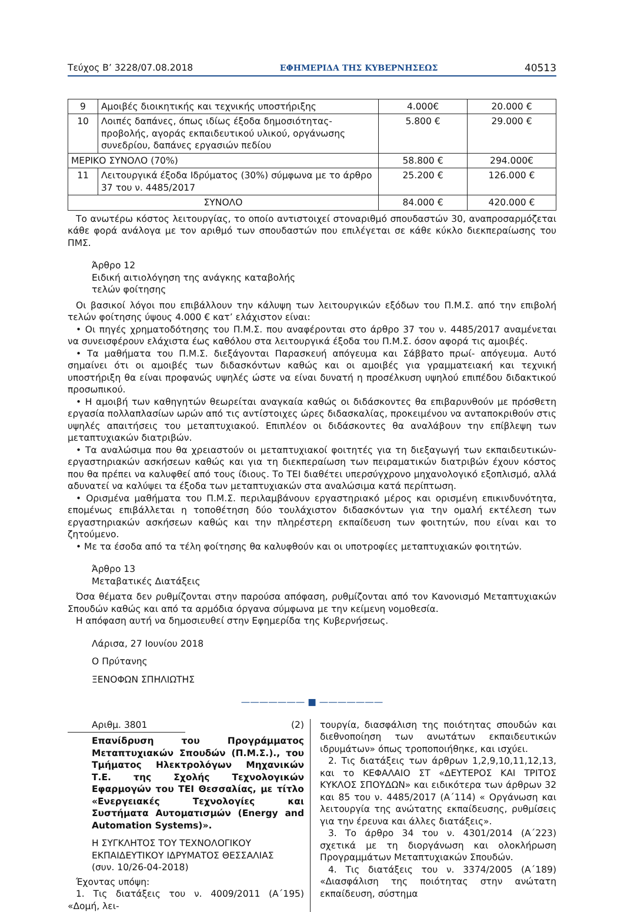Τεύχος Β’ 3228/07.08.2018 ΕΦΗΜΕΡΙΔΑ ΤΗΣ ΚΥΒΕΡΝΗΣΕΩΣ 40513
| 9 | Αμοιβές διοικητικής και τεχνικής υποστήριξης | 4.000€ | 20.000 € |
| 10 | Λοιπές δαπάνες, όπως ιδίως έξοδα δημοσιότητας-προβολής, αγοράς εκπαιδευτικού υλικού, οργάνωσης συνεδρίου, δαπάνες εργασιών πεδίου | 5.800 € | 29.000 € |
| ΜΕΡΙΚΟ ΣΥΝΟΛΟ (70%) | | 58.800 € | 294.000€ |
| 11 | Λειτουργικά έξοδα Ιδρύματος (30%) σύμφωνα με το άρθρο 37 του ν. 4485/2017 | 25.200 € | 126.000 € |
| ΣΥΝΟΛΟ | | 84.000 € | 420.000 € |
Το ανωτέρω κόστος λειτουργίας, το οποίο αντιστοιχεί στοναριθμό σπουδαστών 30, αναπροσαρμόζεται κάθε φορά ανάλογα με τον αριθμό των σπουδαστών που επιλέγεται σε κάθε κύκλο διεκπεραίωσης του ΠΜΣ.
Άρθρο 12
Ειδική αιτιολόγηση της ανάγκης καταβολής
τελών φοίτησης
Οι βασικοί λόγοι που επιβάλλουν την κάλυψη των λειτουργικών εξόδων του Π.Μ.Σ. από την επιβολή τελών φοίτησης ύψους 4.000 € κατ’ ελάχιστον είναι:
• Οι πηγές χρηματοδότησης του Π.Μ.Σ. που αναφέρονται στο άρθρο 37 του ν. 4485/2017 αναμένεται να συνεισφέρουν ελάχιστα έως καθόλου στα λειτουργικά έξοδα του Π.Μ.Σ. όσον αφορά τις αμοιβές.
• Τα μαθήματα του Π.Μ.Σ. διεξάγονται Παρασκευή απόγευμα και Σάββατο πρωί- απόγευμα. Αυτό σημαίνει ότι οι αμοιβές των διδασκόντων καθώς και οι αμοιβές για γραμματειακή και τεχνική υποστήριξη θα είναι προφανώς υψηλές ώστε να είναι δυνατή η προσέλκυση υψηλού επιπέδου διδακτικού προσωπικού.
• Η αμοιβή των καθηγητών θεωρείται αναγκαία καθώς οι διδάσκοντες θα επιβαρυνθούν με πρόσθετη εργασία πολλαπλασίων ωρών από τις αντίστοιχες ώρες διδασκαλίας, προκειμένου να ανταποκριθούν στις υψηλές απαιτήσεις του μεταπτυχιακού. Επιπλέον οι διδάσκοντες θα αναλάβουν την επίβλεψη των μεταπτυχιακών διατριβών.
• Τα αναλώσιμα που θα χρειαστούν οι μεταπτυχιακοί φοιτητές για τη διεξαγωγή των εκπαιδευτικών-εργαστηριακών ασκήσεων καθώς και για τη διεκπεραίωση των πειραματικών διατριβών έχουν κόστος που θα πρέπει να καλυφθεί από τους ίδιους. Το ΤΕΙ διαθέτει υπερσύγχρονο μηχανολογικό εξοπλισμό, αλλά αδυνατεί να καλύψει τα έξοδα των μεταπτυχιακών στα αναλώσιμα κατά περίπτωση.
• Ορισμένα μαθήματα του Π.Μ.Σ. περιλαμβάνουν εργαστηριακό μέρος και ορισμένη επικινδυνότητα, επομένως επιβάλλεται η τοποθέτηση δύο τουλάχιστον διδασκόντων για την ομαλή εκτέλεση των εργαστηριακών ασκήσεων καθώς και την πληρέστερη εκπαίδευση των φοιτητών, που είναι και το ζητούμενο.
• Με τα έσοδα από τα τέλη φοίτησης θα καλυφθούν και οι υποτροφίες μεταπτυχιακών φοιτητών.
Άρθρο 13
Μεταβατικές Διατάξεις
Όσα θέματα δεν ρυθμίζονται στην παρούσα απόφαση, ρυθμίζονται από τον Κανονισμό Μεταπτυχιακών Σπουδών καθώς και από τα αρμόδια όργανα σύμφωνα με την κείμενη νομοθεσία.
Η απόφαση αυτή να δημοσιευθεί στην Εφημερίδα της Κυβερνήσεως.
Λάρισα, 27 Ιουνίου 2018
Ο Πρύτανης
ΞΕΝΟΦΩΝ ΣΠΗΛΙΩΤΗΣ
——————— ■ ———————
Αριθμ. 3801 (2)
Επανίδρυση του Προγράμματος Μεταπτυχιακών Σπουδών (Π.Μ.Σ.)., του Τμήματος Ηλεκτρολόγων Μηχανικών Τ.Ε. της Σχολής Τεχνολογικών Εφαρμογών του ΤΕΙ Θεσσαλίας, με τίτλο «Ενεργειακές Τεχνολογίες και Συστήματα Αυτοματισμών (Energy and Automation Systems)».
Η ΣΥΓΚΛΗΤΟΣ ΤΟΥ ΤΕΧΝΟΛΟΓΙΚΟΥ
ΕΚΠΑΙΔΕΥΤΙΚΟΥ ΙΔΡΥΜΑΤΟΣ ΘΕΣΣΑΛΙΑΣ
(συν. 10/26-04-2018)
Έχοντας υπόψη:
1. Τις διατάξεις του ν. 4009/2011 (Α΄195) «Δομή, λει-
τουργία, διασφάλιση της ποιότητας σπουδών και διεθνοποίηση των ανωτάτων εκπαιδευτικών ιδρυμάτων» όπως τροποποιήθηκε, και ισχύει.
2. Τις διατάξεις των άρθρων 1,2,9,10,11,12,13, και το ΚΕΦΑΛΑΙΟ ΣΤ «ΔΕΥΤΕΡΟΣ ΚΑΙ ΤΡΙΤΟΣ ΚΥΚΛΟΣ ΣΠΟΥΔΩΝ» και ειδικότερα των άρθρων 32 και 85 του ν. 4485/2017 (Α΄114) « Οργάνωση και λειτουργία της ανώτατης εκπαίδευσης, ρυθμίσεις για την έρευνα και άλλες διατάξεις».
3. Το άρθρο 34 του ν. 4301/2014 (Α΄223) σχετικά με τη διοργάνωση και ολοκλήρωση Προγραμμάτων Μεταπτυχιακών Σπουδών.
4. Τις διατάξεις του ν. 3374/2005 (Α΄189) «Διασφάλιση της ποιότητας στην ανώτατη εκπαίδευση, σύστημα